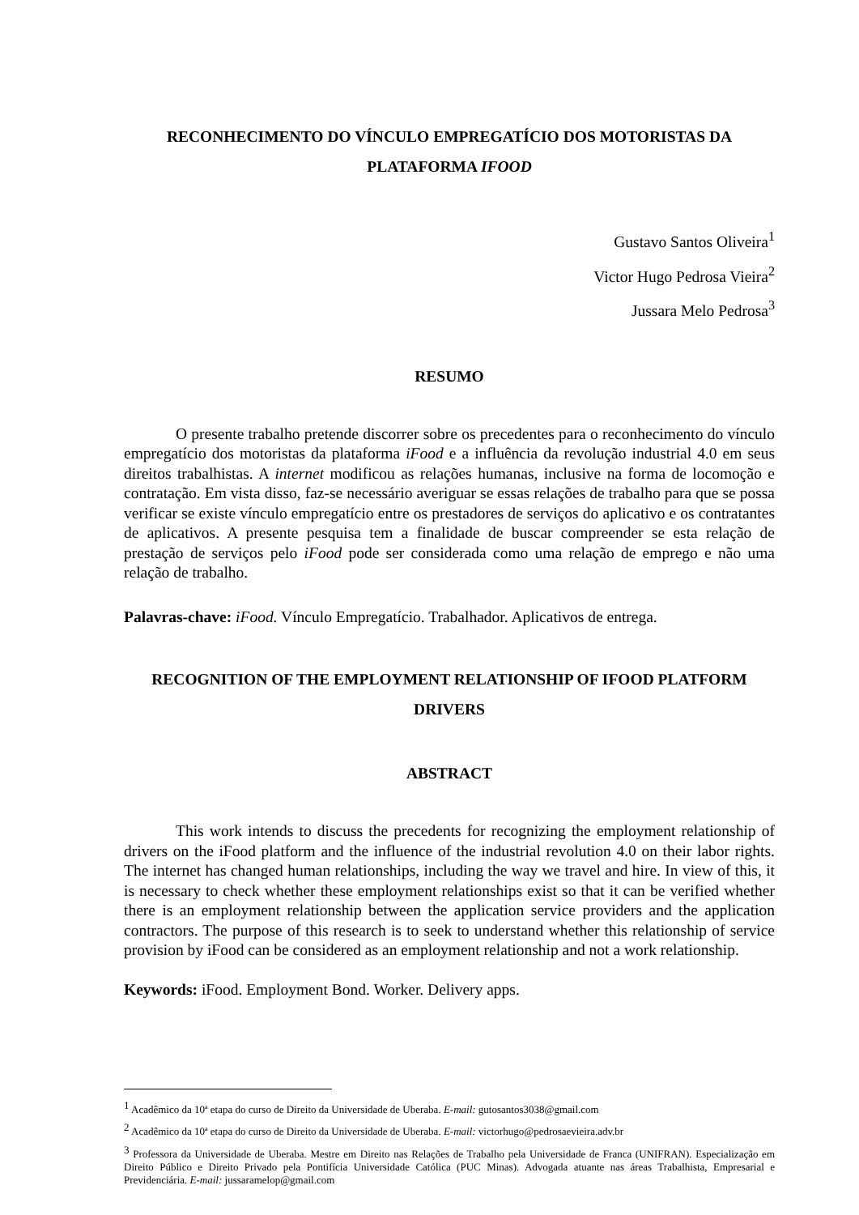RECONHECIMENTO DO VÍNCULO EMPREGATÍCIO DOS MOTORISTAS DA PLATAFORMA IFOOD
Gustavo Santos Oliveira<sup>1</sup>
Victor Hugo Pedrosa Vieira<sup>2</sup>
Jussara Melo Pedrosa<sup>3</sup>
RESUMO
O presente trabalho pretende discorrer sobre os precedentes para o reconhecimento do vínculo empregatício dos motoristas da plataforma iFood e a influência da revolução industrial 4.0 em seus direitos trabalhistas. A internet modificou as relações humanas, inclusive na forma de locomoção e contratação. Em vista disso, faz-se necessário averiguar se essas relações de trabalho para que se possa verificar se existe vínculo empregatício entre os prestadores de serviços do aplicativo e os contratantes de aplicativos. A presente pesquisa tem a finalidade de buscar compreender se esta relação de prestação de serviços pelo iFood pode ser considerada como uma relação de emprego e não uma relação de trabalho.
Palavras-chave: iFood. Vínculo Empregatício. Trabalhador. Aplicativos de entrega.
RECOGNITION OF THE EMPLOYMENT RELATIONSHIP OF IFOOD PLATFORM DRIVERS
ABSTRACT
This work intends to discuss the precedents for recognizing the employment relationship of drivers on the iFood platform and the influence of the industrial revolution 4.0 on their labor rights. The internet has changed human relationships, including the way we travel and hire. In view of this, it is necessary to check whether these employment relationships exist so that it can be verified whether there is an employment relationship between the application service providers and the application contractors. The purpose of this research is to seek to understand whether this relationship of service provision by iFood can be considered as an employment relationship and not a work relationship.
Keywords: iFood. Employment Bond. Worker. Delivery apps.
<sup>1</sup> Acadêmico da 10ª etapa do curso de Direito da Universidade de Uberaba. E-mail: gutosantos3038@gmail.com
<sup>2</sup> Acadêmico da 10ª etapa do curso de Direito da Universidade de Uberaba. E-mail: victorhugo@pedrosaevieira.adv.br
<sup>3</sup> Professora da Universidade de Uberaba. Mestre em Direito nas Relações de Trabalho pela Universidade de Franca (UNIFRAN). Especialização em Direito Público e Direito Privado pela Pontifícia Universidade Católica (PUC Minas). Advogada atuante nas áreas Trabalhista, Empresarial e Previdenciária. E-mail: jussaramelop@gmail.com